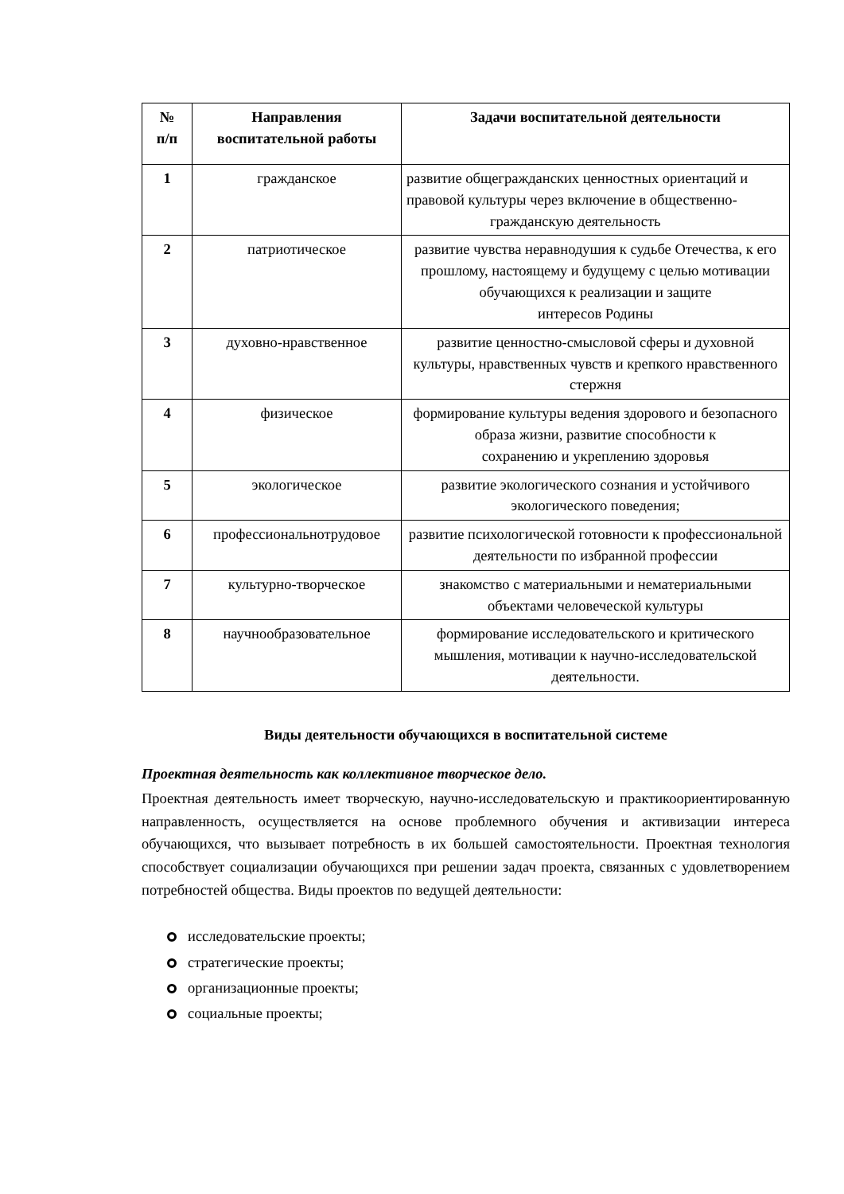| № п/п | Направления воспитательной работы | Задачи воспитательной деятельности |
| --- | --- | --- |
| 1 | гражданское | развитие общегражданских ценностных ориентаций и правовой культуры через включение в общественно- гражданскую деятельность |
| 2 | патриотическое | развитие чувства неравнодушия к судьбе Отечества, к его прошлому, настоящему и будущему с целью мотивации обучающихся к реализации и защите интересов Родины |
| 3 | духовно-нравственное | развитие ценностно-смысловой сферы и духовной культуры, нравственных чувств и крепкого нравственного стержня |
| 4 | физическое | формирование культуры ведения здорового и безопасного образа жизни, развитие способности к сохранению и укреплению здоровья |
| 5 | экологическое | развитие экологического сознания и устойчивого экологического поведения; |
| 6 | профессиональнотрудовое | развитие психологической готовности к профессиональной деятельности по избранной профессии |
| 7 | культурно-творческое | знакомство с материальными и нематериальными объектами человеческой культуры |
| 8 | научнообразовательное | формирование исследовательского и критического мышления, мотивации к научно-исследовательской деятельности. |
Виды деятельности обучающихся в воспитательной системе
Проектная деятельность как коллективное творческое дело.
Проектная деятельность имеет творческую, научно-исследовательскую и практикоориентированную направленность, осуществляется на основе проблемного обучения и активизации интереса обучающихся, что вызывает потребность в их большей самостоятельности. Проектная технология способствует социализации обучающихся при решении задач проекта, связанных с удовлетворением потребностей общества. Виды проектов по ведущей деятельности:
исследовательские проекты;
стратегические проекты;
организационные проекты;
социальные проекты;